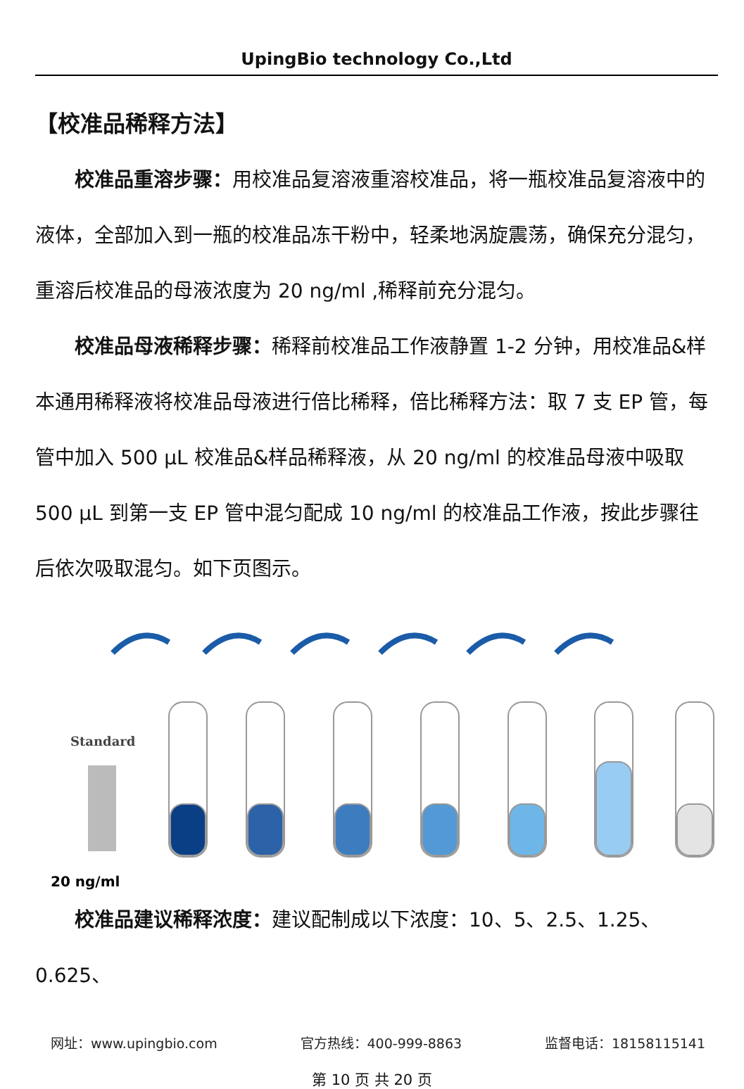UpingBio technology Co.,Ltd
【校准品稀释方法】
校准品重溶步骤：用校准品复溶液重溶校准品，将一瓶校准品复溶液中的液体，全部加入到一瓶的校准品冻干粉中，轻柔地涡旋震荡，确保充分混匀，重溶后校准品的母液浓度为 20 ng/ml ,稀释前充分混匀。
校准品母液稀释步骤：稀释前校准品工作液静置 1-2 分钟，用校准品&样本通用稀释液将校准品母液进行倍比稀释，倍比稀释方法：取 7 支 EP 管，每管中加入 500 μL 校准品&样品稀释液，从 20 ng/ml 的校准品母液中吸取 500 μL 到第一支 EP 管中混匀配成 10 ng/ml 的校准品工作液，按此步骤往后依次吸取混匀。如下页图示。
Standard
20 ng/ml
校准品建议稀释浓度：建议配制成以下浓度：10、5、2.5、1.25、0.625、
网址：www.upingbio.com 官方热线：400-999-8863 监督电话：18158115141
第 10 页 共 20 页